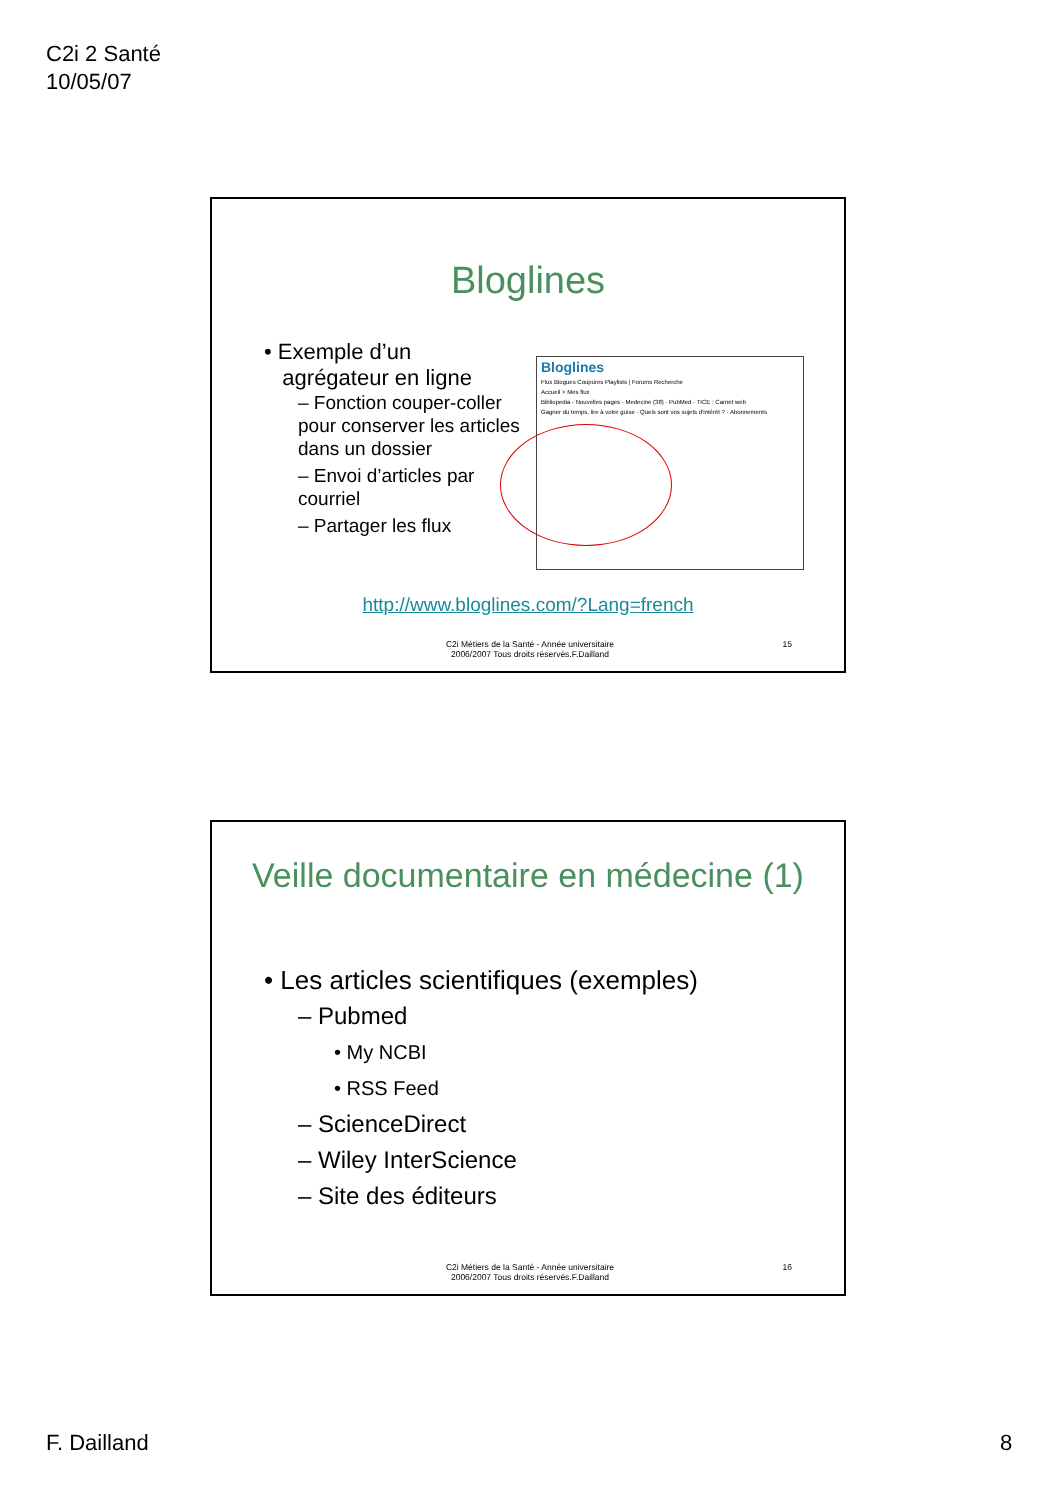C2i 2 Santé
10/05/07
Bloglines
• Exemple d’un
agrégateur en ligne
– Fonction couper-coller pour conserver les articles dans un dossier
– Envoi d’articles par courriel
– Partager les flux
Bloglines
Flux Blogues Coupures Playlists | Forums Recherche
Accueil > Mes flux
Bibliopedia - Nouvelles pages · Medecine (38) · PubMed · TICE : Carnet web
Gagner du temps, lire à votre guise · Quels sont vos sujets d'intérêt ? · Abonnements
http://www.bloglines.com/?Lang=french
C2i Métiers de la Santé - Année universitaire
2006/2007 Tous droits réservés.F.Dailland
15
Veille documentaire en médecine (1)
• Les articles scientifiques (exemples)
– Pubmed
• My NCBI
• RSS Feed
– ScienceDirect
– Wiley InterScience
– Site des éditeurs
C2i Métiers de la Santé - Année universitaire
2006/2007 Tous droits réservés.F.Dailland
16
F. Dailland 8